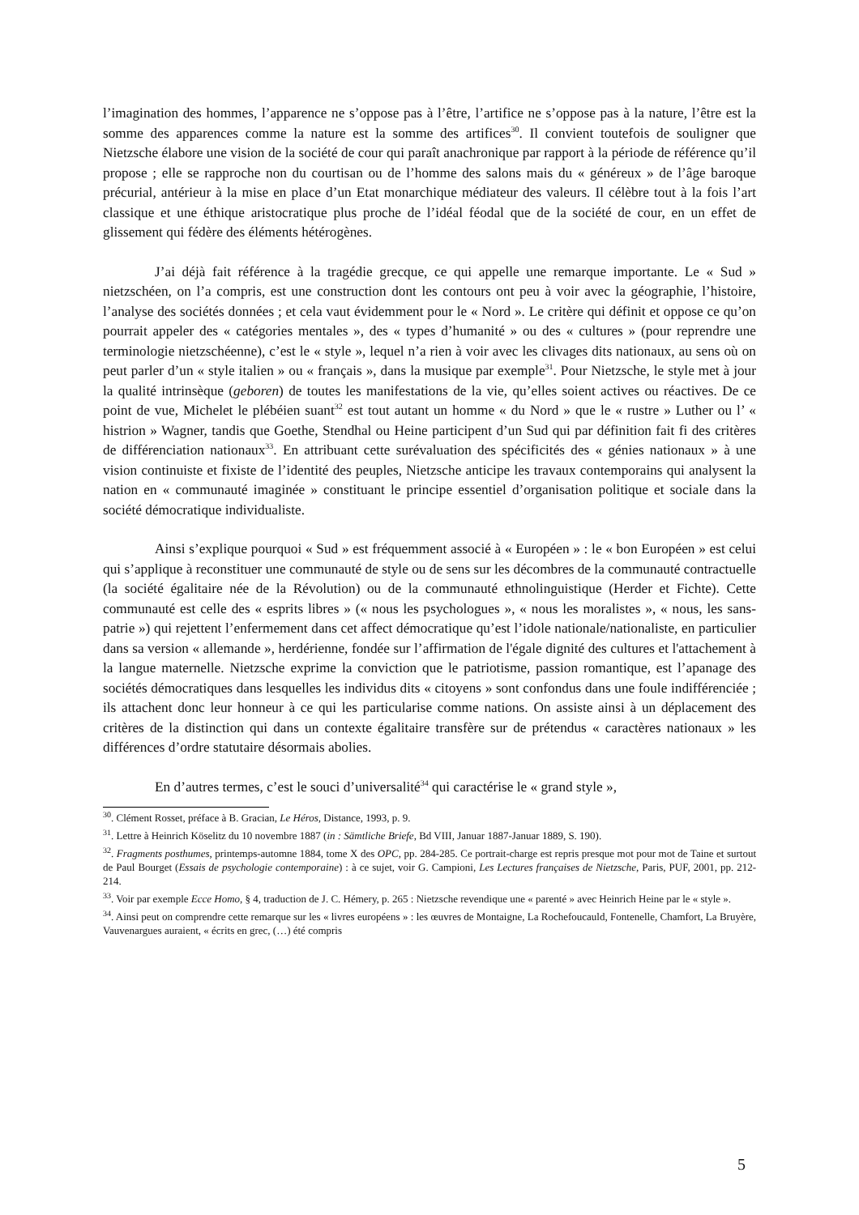l’imagination des hommes, l’apparence ne s’oppose pas à l’être, l’artifice ne s’oppose pas à la nature, l’être est la somme des apparences comme la nature est la somme des artifices<sup>30</sup>. Il convient toutefois de souligner que Nietzsche élabore une vision de la société de cour qui paraît anachronique par rapport à la période de référence qu’il propose ; elle se rapproche non du courtisan ou de l’homme des salons mais du « généreux » de l’âge baroque précurial, antérieur à la mise en place d’un Etat monarchique médiateur des valeurs. Il célèbre tout à la fois l’art classique et une éthique aristocratique plus proche de l’idéal féodal que de la société de cour, en un effet de glissement qui fédère des éléments hétérogènes.
J’ai déjà fait référence à la tragédie grecque, ce qui appelle une remarque importante. Le « Sud » nietzschéen, on l’a compris, est une construction dont les contours ont peu à voir avec la géographie, l’histoire, l’analyse des sociétés données ; et cela vaut évidemment pour le « Nord ». Le critère qui définit et oppose ce qu’on pourrait appeler des « catégories mentales », des « types d’humanité » ou des « cultures » (pour reprendre une terminologie nietzschéenne), c’est le « style », lequel n’a rien à voir avec les clivages dits nationaux, au sens où on peut parler d’un « style italien » ou « français », dans la musique par exemple<sup>31</sup>. Pour Nietzsche, le style met à jour la qualité intrinsèque (geboren) de toutes les manifestations de la vie, qu’elles soient actives ou réactives. De ce point de vue, Michelet le plébéien suant<sup>32</sup> est tout autant un homme « du Nord » que le « rustre » Luther ou l’ « histrion » Wagner, tandis que Goethe, Stendhal ou Heine participent d’un Sud qui par définition fait fi des critères de différenciation nationaux<sup>33</sup>. En attribuant cette surévaluation des spécificités des « génies nationaux » à une vision continuiste et fixiste de l’identité des peuples, Nietzsche anticipe les travaux contemporains qui analysent la nation en « communauté imaginée » constituant le principe essentiel d’organisation politique et sociale dans la société démocratique individualiste.
Ainsi s’explique pourquoi « Sud » est fréquemment associé à « Européen » : le « bon Européen » est celui qui s’applique à reconstituer une communauté de style ou de sens sur les décombres de la communauté contractuelle (la société égalitaire née de la Révolution) ou de la communauté ethnolinguistique (Herder et Fichte). Cette communauté est celle des « esprits libres » (« nous les psychologues », « nous les moralistes », « nous, les sans-patrie ») qui rejettent l’enfermement dans cet affect démocratique qu’est l’idole nationale/nationaliste, en particulier dans sa version « allemande », herdérienne, fondée sur l’affirmation de l'égale dignité des cultures et l'attachement à la langue maternelle. Nietzsche exprime la conviction que le patriotisme, passion romantique, est l’apanage des sociétés démocratiques dans lesquelles les individus dits « citoyens » sont confondus dans une foule indifférenciée ; ils attachent donc leur honneur à ce qui les particularise comme nations. On assiste ainsi à un déplacement des critères de la distinction qui dans un contexte égalitaire transfère sur de prétendus « caractères nationaux » les différences d’ordre statutaire désormais abolies.
En d’autres termes, c’est le souci d’universalité<sup>34</sup> qui caractérise le « grand style »,
<sup>30</sup>. Clément Rosset, préface à B. Gracian, Le Héros, Distance, 1993, p. 9.
<sup>31</sup>. Lettre à Heinrich Köselitz du 10 novembre 1887 (in : Sämtliche Briefe, Bd VIII, Januar 1887-Januar 1889, S. 190).
<sup>32</sup>. Fragments posthumes, printemps-automne 1884, tome X des OPC, pp. 284-285. Ce portrait-charge est repris presque mot pour mot de Taine et surtout de Paul Bourget (Essais de psychologie contemporaine) : à ce sujet, voir G. Campioni, Les Lectures françaises de Nietzsche, Paris, PUF, 2001, pp. 212-214.
<sup>33</sup>. Voir par exemple Ecce Homo, § 4, traduction de J. C. Hémery, p. 265 : Nietzsche revendique une « parenté » avec Heinrich Heine par le « style ».
<sup>34</sup>. Ainsi peut on comprendre cette remarque sur les « livres européens » : les œuvres de Montaigne, La Rochefoucauld, Fontenelle, Chamfort, La Bruyère, Vauvenargues auraient, « écrits en grec, (…) été compris
5